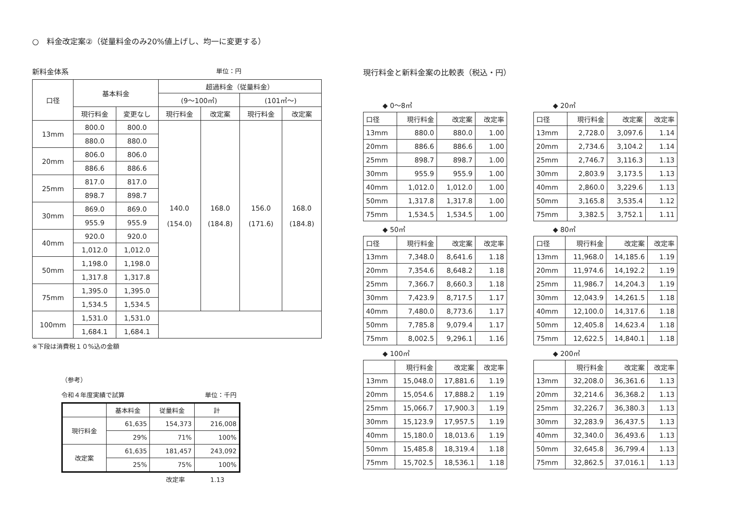○　料金改定案②（従量料金のみ20%値上げし、均一に変更する）
新料金体系 単位：円
| 口径 | 基本料金 | | 超過料金（従量料金） | | | |
| --- | --- | --- | --- | --- | --- | --- |
| | | | (9～100㎥) | | (101㎥～) | |
| | 現行料金 | 変更なし | 現行料金 | 改定案 | 現行料金 | 改定案 |
| 13mm | 800.0 | 800.0 | 140.0 (154.0) | 168.0 (184.8) | 156.0 (171.6) | 168.0 (184.8) |
| | 880.0 | 880.0 | | | | |
| 20mm | 806.0 | 806.0 | | | | |
| | 886.6 | 886.6 | | | | |
| 25mm | 817.0 | 817.0 | | | | |
| | 898.7 | 898.7 | | | | |
| 30mm | 869.0 | 869.0 | | | | |
| | 955.9 | 955.9 | | | | |
| 40mm | 920.0 | 920.0 | | | | |
| | 1,012.0 | 1,012.0 | | | | |
| 50mm | 1,198.0 | 1,198.0 | | | | |
| | 1,317.8 | 1,317.8 | | | | |
| 75mm | 1,395.0 | 1,395.0 | | | | |
| | 1,534.5 | 1,534.5 | | | | |
| 100mm | 1,531.0 | 1,531.0 | | | | |
| | 1,684.1 | 1,684.1 | | | | |
※下段は消費税１０%込の金額
（参考）
令和４年度実績で試算 単位：千円
| | 基本料金 | 従量料金 | 計 |
| --- | --- | --- | --- |
| 現行料金 | 61,635 | 154,373 | 216,008 |
| | 29% | 71% | 100% |
| 改定案 | 61,635 | 181,457 | 243,092 |
| | 25% | 75% | 100% |
改定率　　　　1.13
現行料金と新料金案の比較表（税込・円）
◆ 0～8㎥
| 口径 | 現行料金 | 改定案 | 改定率 |
| 13mm | 880.0 | 880.0 | 1.00 |
| 20mm | 886.6 | 886.6 | 1.00 |
| 25mm | 898.7 | 898.7 | 1.00 |
| 30mm | 955.9 | 955.9 | 1.00 |
| 40mm | 1,012.0 | 1,012.0 | 1.00 |
| 50mm | 1,317.8 | 1,317.8 | 1.00 |
| 75mm | 1,534.5 | 1,534.5 | 1.00 |
◆ 20㎥
| 口径 | 現行料金 | 改定案 | 改定率 |
| 13mm | 2,728.0 | 3,097.6 | 1.14 |
| 20mm | 2,734.6 | 3,104.2 | 1.14 |
| 25mm | 2,746.7 | 3,116.3 | 1.13 |
| 30mm | 2,803.9 | 3,173.5 | 1.13 |
| 40mm | 2,860.0 | 3,229.6 | 1.13 |
| 50mm | 3,165.8 | 3,535.4 | 1.12 |
| 75mm | 3,382.5 | 3,752.1 | 1.11 |
◆ 50㎥
| 口径 | 現行料金 | 改定案 | 改定率 |
| 13mm | 7,348.0 | 8,641.6 | 1.18 |
| 20mm | 7,354.6 | 8,648.2 | 1.18 |
| 25mm | 7,366.7 | 8,660.3 | 1.18 |
| 30mm | 7,423.9 | 8,717.5 | 1.17 |
| 40mm | 7,480.0 | 8,773.6 | 1.17 |
| 50mm | 7,785.8 | 9,079.4 | 1.17 |
| 75mm | 8,002.5 | 9,296.1 | 1.16 |
◆ 80㎥
| 口径 | 現行料金 | 改定案 | 改定率 |
| 13mm | 11,968.0 | 14,185.6 | 1.19 |
| 20mm | 11,974.6 | 14,192.2 | 1.19 |
| 25mm | 11,986.7 | 14,204.3 | 1.19 |
| 30mm | 12,043.9 | 14,261.5 | 1.18 |
| 40mm | 12,100.0 | 14,317.6 | 1.18 |
| 50mm | 12,405.8 | 14,623.4 | 1.18 |
| 75mm | 12,622.5 | 14,840.1 | 1.18 |
◆ 100㎥
| | 現行料金 | 改定案 | 改定率 |
| 13mm | 15,048.0 | 17,881.6 | 1.19 |
| 20mm | 15,054.6 | 17,888.2 | 1.19 |
| 25mm | 15,066.7 | 17,900.3 | 1.19 |
| 30mm | 15,123.9 | 17,957.5 | 1.19 |
| 40mm | 15,180.0 | 18,013.6 | 1.19 |
| 50mm | 15,485.8 | 18,319.4 | 1.18 |
| 75mm | 15,702.5 | 18,536.1 | 1.18 |
◆ 200㎥
| | 現行料金 | 改定案 | 改定率 |
| 13mm | 32,208.0 | 36,361.6 | 1.13 |
| 20mm | 32,214.6 | 36,368.2 | 1.13 |
| 25mm | 32,226.7 | 36,380.3 | 1.13 |
| 30mm | 32,283.9 | 36,437.5 | 1.13 |
| 40mm | 32,340.0 | 36,493.6 | 1.13 |
| 50mm | 32,645.8 | 36,799.4 | 1.13 |
| 75mm | 32,862.5 | 37,016.1 | 1.13 |